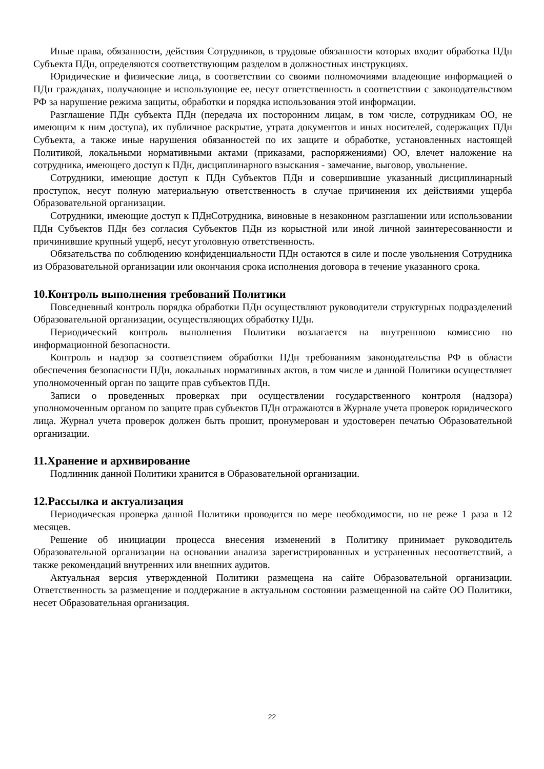Иные права, обязанности, действия Сотрудников, в трудовые обязанности которых входит обработка ПДн Субъекта ПДн, определяются соответствующим разделом в должностных инструкциях.
Юридические и физические лица, в соответствии со своими полномочиями владеющие информацией о ПДн гражданах, получающие и использующие ее, несут ответственность в соответствии с законодательством РФ за нарушение режима защиты, обработки и порядка использования этой информации.
Разглашение ПДн субъекта ПДн (передача их посторонним лицам, в том числе, сотрудникам ОО, не имеющим к ним доступа), их публичное раскрытие, утрата документов и иных носителей, содержащих ПДн Субъекта, а также иные нарушения обязанностей по их защите и обработке, установленных настоящей Политикой, локальными нормативными актами (приказами, распоряжениями) ОО, влечет наложение на сотрудника, имеющего доступ к ПДн, дисциплинарного взыскания - замечание, выговор, увольнение.
Сотрудники, имеющие доступ к ПДн Субъектов ПДн и совершившие указанный дисциплинарный проступок, несут полную материальную ответственность в случае причинения их действиями ущерба Образовательной организации.
Сотрудники, имеющие доступ к ПДнСотрудника, виновные в незаконном разглашении или использовании ПДн Субъектов ПДн без согласия Субъектов ПДн из корыстной или иной личной заинтересованности и причинившие крупный ущерб, несут уголовную ответственность.
Обязательства по соблюдению конфиденциальности ПДн остаются в силе и после увольнения Сотрудника из Образовательной организации или окончания срока исполнения договора в течение указанного срока.
10.Контроль выполнения требований Политики
Повседневный контроль порядка обработки ПДн осуществляют руководители структурных подразделений Образовательной организации, осуществляющих обработку ПДн.
Периодический контроль выполнения Политики возлагается на внутреннюю комиссию по информационной безопасности.
Контроль и надзор за соответствием обработки ПДн требованиям законодательства РФ в области обеспечения безопасности ПДн, локальных нормативных актов, в том числе и данной Политики осуществляет уполномоченный орган по защите прав субъектов ПДн.
Записи о проведенных проверках при осуществлении государственного контроля (надзора) уполномоченным органом по защите прав субъектов ПДн отражаются в Журнале учета проверок юридического лица. Журнал учета проверок должен быть прошит, пронумерован и удостоверен печатью Образовательной организации.
11.Хранение и архивирование
Подлинник данной Политики хранится в Образовательной организации.
12.Рассылка и актуализация
Периодическая проверка данной Политики проводится по мере необходимости, но не реже 1 раза в 12 месяцев.
Решение об инициации процесса внесения изменений в Политику принимает руководитель Образовательной организации на основании анализа зарегистрированных и устраненных несоответствий, а также рекомендаций внутренних или внешних аудитов.
Актуальная версия утвержденной Политики размещена на сайте Образовательной организации. Ответственность за размещение и поддержание в актуальном состоянии размещенной на сайте ОО Политики, несет Образовательная организация.
22